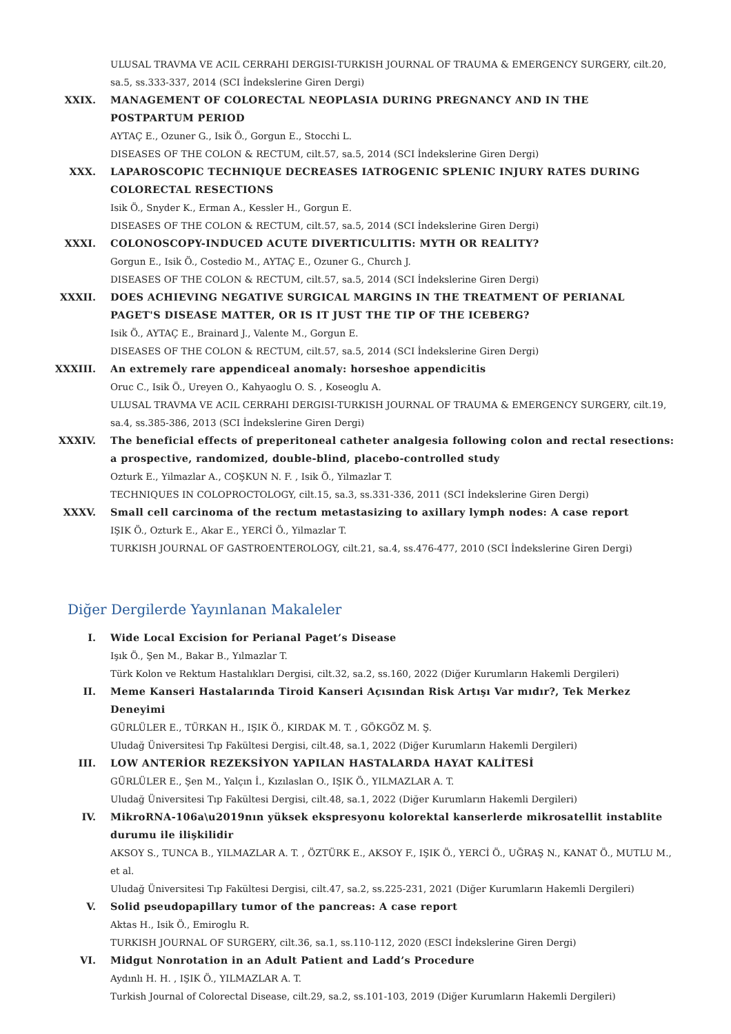ULUSAL TRAVMA VE ACIL CERRAHI DERGISI-TURKISH JOURNAL OF TRAUMA & EMERGENCY SURGERY, cilt.20, sa.5, ss.333-337, 2014 (SCI İndekslerine Giren Dergi)
XXIX. MANAGEMENT OF COLORECTAL NEOPLASIA DURING PREGNANCY AND IN THE POSTPARTUM PERIOD
AYTAÇ E., Ozuner G., Isik Ö., Gorgun E., Stocchi L.
DISEASES OF THE COLON & RECTUM, cilt.57, sa.5, 2014 (SCI İndekslerine Giren Dergi)
XXX. LAPAROSCOPIC TECHNIQUE DECREASES IATROGENIC SPLENIC INJURY RATES DURING COLORECTAL RESECTIONS
Isik Ö., Snyder K., Erman A., Kessler H., Gorgun E.
DISEASES OF THE COLON & RECTUM, cilt.57, sa.5, 2014 (SCI İndekslerine Giren Dergi)
XXXI. COLONOSCOPY-INDUCED ACUTE DIVERTICULITIS: MYTH OR REALITY?
Gorgun E., Isik Ö., Costedio M., AYTAÇ E., Ozuner G., Church J.
DISEASES OF THE COLON & RECTUM, cilt.57, sa.5, 2014 (SCI İndekslerine Giren Dergi)
XXXII. DOES ACHIEVING NEGATIVE SURGICAL MARGINS IN THE TREATMENT OF PERIANAL PAGET'S DISEASE MATTER, OR IS IT JUST THE TIP OF THE ICEBERG?
Isik Ö., AYTAÇ E., Brainard J., Valente M., Gorgun E.
DISEASES OF THE COLON & RECTUM, cilt.57, sa.5, 2014 (SCI İndekslerine Giren Dergi)
XXXIII. An extremely rare appendiceal anomaly: horseshoe appendicitis
Oruc C., Isik Ö., Ureyen O., Kahyaoglu O. S. , Koseoglu A.
ULUSAL TRAVMA VE ACIL CERRAHI DERGISI-TURKISH JOURNAL OF TRAUMA & EMERGENCY SURGERY, cilt.19, sa.4, ss.385-386, 2013 (SCI İndekslerine Giren Dergi)
XXXIV. The beneficial effects of preperitoneal catheter analgesia following colon and rectal resections: a prospective, randomized, double-blind, placebo-controlled study
Ozturk E., Yilmazlar A., COŞKUN N. F. , Isik Ö., Yilmazlar T.
TECHNIQUES IN COLOPROCTOLOGY, cilt.15, sa.3, ss.331-336, 2011 (SCI İndekslerine Giren Dergi)
XXXV. Small cell carcinoma of the rectum metastasizing to axillary lymph nodes: A case report
IŞIK Ö., Ozturk E., Akar E., YERCİ Ö., Yilmazlar T.
TURKISH JOURNAL OF GASTROENTEROLOGY, cilt.21, sa.4, ss.476-477, 2010 (SCI İndekslerine Giren Dergi)
Diğer Dergilerde Yayınlanan Makaleler
I. Wide Local Excision for Perianal Paget’s Disease
Işık Ö., Şen M., Bakar B., Yılmazlar T.
Türk Kolon ve Rektum Hastalıkları Dergisi, cilt.32, sa.2, ss.160, 2022 (Diğer Kurumların Hakemli Dergileri)
II. Meme Kanseri Hastalarında Tiroid Kanseri Açısından Risk Artışı Var mıdır?, Tek Merkez Deneyimi
GÜRLÜLER E., TÜRKAN H., IŞIK Ö., KIRDAK M. T. , GÖKGÖZ M. Ş.
Uludağ Üniversitesi Tıp Fakültesi Dergisi, cilt.48, sa.1, 2022 (Diğer Kurumların Hakemli Dergileri)
III. LOW ANTERİOR REZEKSİYON YAPILAN HASTALARDA HAYAT KALİTESİ
GÜRLÜLER E., Şen M., Yalçın İ., Kızılaslan O., IŞIK Ö., YILMAZLAR A. T.
Uludağ Üniversitesi Tıp Fakültesi Dergisi, cilt.48, sa.1, 2022 (Diğer Kurumların Hakemli Dergileri)
IV. MikroRNA-106a\u2019nın yüksek ekspresyonu kolorektal kanserlerde mikrosatellit instablite durumu ile ilişkilidir
AKSOY S., TUNCA B., YILMAZLAR A. T. , ÖZTÜRK E., AKSOY F., IŞIK Ö., YERCİ Ö., UĞRAŞ N., KANAT Ö., MUTLU M., et al.
Uludağ Üniversitesi Tıp Fakültesi Dergisi, cilt.47, sa.2, ss.225-231, 2021 (Diğer Kurumların Hakemli Dergileri)
V. Solid pseudopapillary tumor of the pancreas: A case report
Aktas H., Isik Ö., Emiroglu R.
TURKISH JOURNAL OF SURGERY, cilt.36, sa.1, ss.110-112, 2020 (ESCI İndekslerine Giren Dergi)
VI. Midgut Nonrotation in an Adult Patient and Ladd’s Procedure
Aydınlı H. H. , IŞIK Ö., YILMAZLAR A. T.
Turkish Journal of Colorectal Disease, cilt.29, sa.2, ss.101-103, 2019 (Diğer Kurumların Hakemli Dergileri)